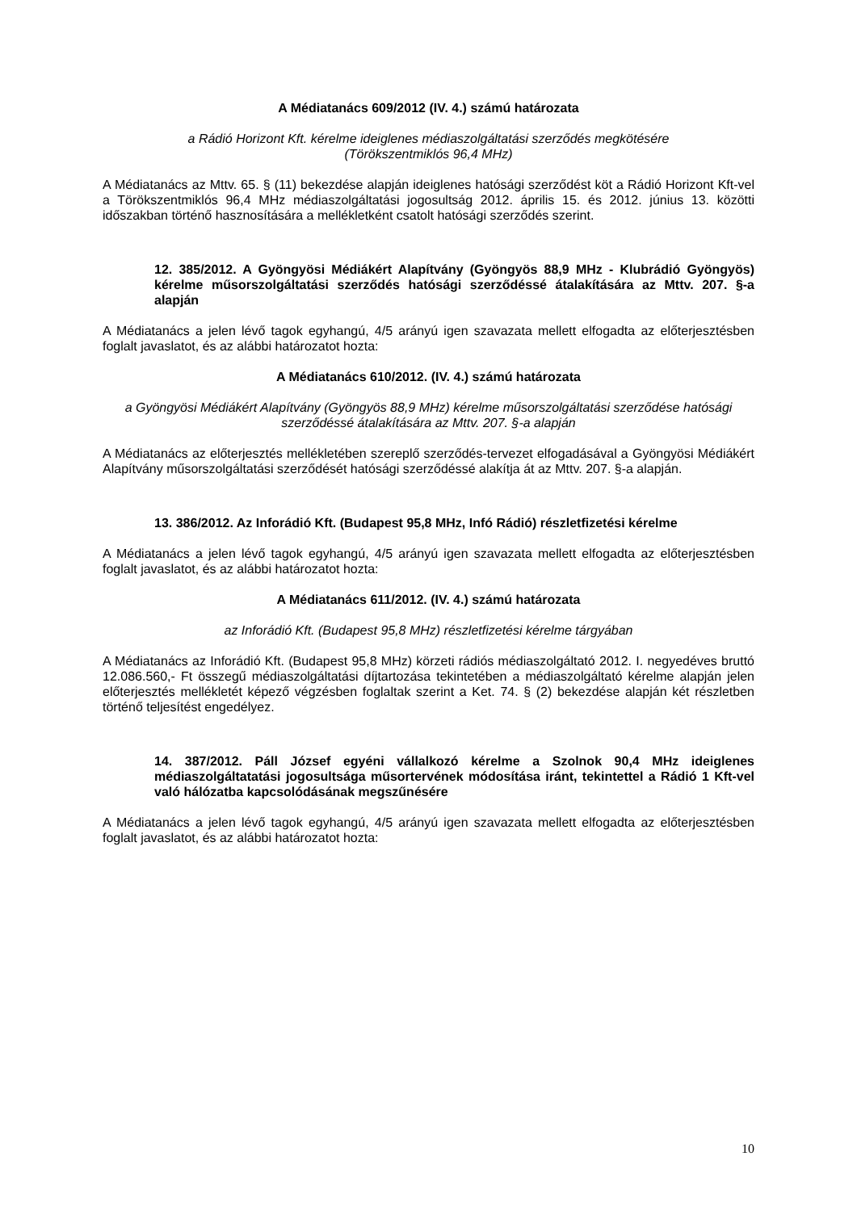A Médiatanács 609/2012 (IV. 4.) számú határozata
a Rádió Horizont Kft. kérelme ideiglenes médiaszolgáltatási szerződés megkötésére
(Törökszentmiklós 96,4 MHz)
A Médiatanács az Mttv. 65. § (11) bekezdése alapján ideiglenes hatósági szerződést köt a Rádió Horizont Kft-vel a Törökszentmiklós 96,4 MHz médiaszolgáltatási jogosultság 2012. április 15. és 2012. június 13. közötti időszakban történő hasznosítására a mellékletként csatolt hatósági szerződés szerint.
12. 385/2012. A Gyöngyösi Médiákért Alapítvány (Gyöngyös 88,9 MHz - Klubrádió Gyöngyös) kérelme műsorszolgáltatási szerződés hatósági szerződéssé átalakítására az Mttv. 207. §-a alapján
A Médiatanács a jelen lévő tagok egyhangú, 4/5 arányú igen szavazata mellett elfogadta az előterjesztésben foglalt javaslatot, és az alábbi határozatot hozta:
A Médiatanács 610/2012. (IV. 4.) számú határozata
a Gyöngyösi Médiákért Alapítvány (Gyöngyös 88,9 MHz) kérelme műsorszolgáltatási szerződése hatósági szerződéssé átalakítására az Mttv. 207. §-a alapján
A Médiatanács az előterjesztés mellékletében szereplő szerződés-tervezet elfogadásával a Gyöngyösi Médiákért Alapítvány műsorszolgáltatási szerződését hatósági szerződéssé alakítja át az Mttv. 207. §-a alapján.
13. 386/2012. Az Inforádió Kft. (Budapest 95,8 MHz, Infó Rádió) részletfizetési kérelme
A Médiatanács a jelen lévő tagok egyhangú, 4/5 arányú igen szavazata mellett elfogadta az előterjesztésben foglalt javaslatot, és az alábbi határozatot hozta:
A Médiatanács 611/2012. (IV. 4.) számú határozata
az Inforádió Kft. (Budapest 95,8 MHz) részletfizetési kérelme tárgyában
A Médiatanács az Inforádió Kft. (Budapest 95,8 MHz) körzeti rádiós médiaszolgáltató 2012. I. negyedéves bruttó 12.086.560,- Ft összegű médiaszolgáltatási díjtartozása tekintetében a médiaszolgáltató kérelme alapján jelen előterjesztés mellékletét képező végzésben foglaltak szerint a Ket. 74. § (2) bekezdése alapján két részletben történő teljesítést engedélyez.
14. 387/2012. Páll József egyéni vállalkozó kérelme a Szolnok 90,4 MHz ideiglenes médiaszolgáltatatási jogosultsága műsortervének módosítása iránt, tekintettel a Rádió 1 Kft-vel való hálózatba kapcsolódásának megszűnésére
A Médiatanács a jelen lévő tagok egyhangú, 4/5 arányú igen szavazata mellett elfogadta az előterjesztésben foglalt javaslatot, és az alábbi határozatot hozta:
10